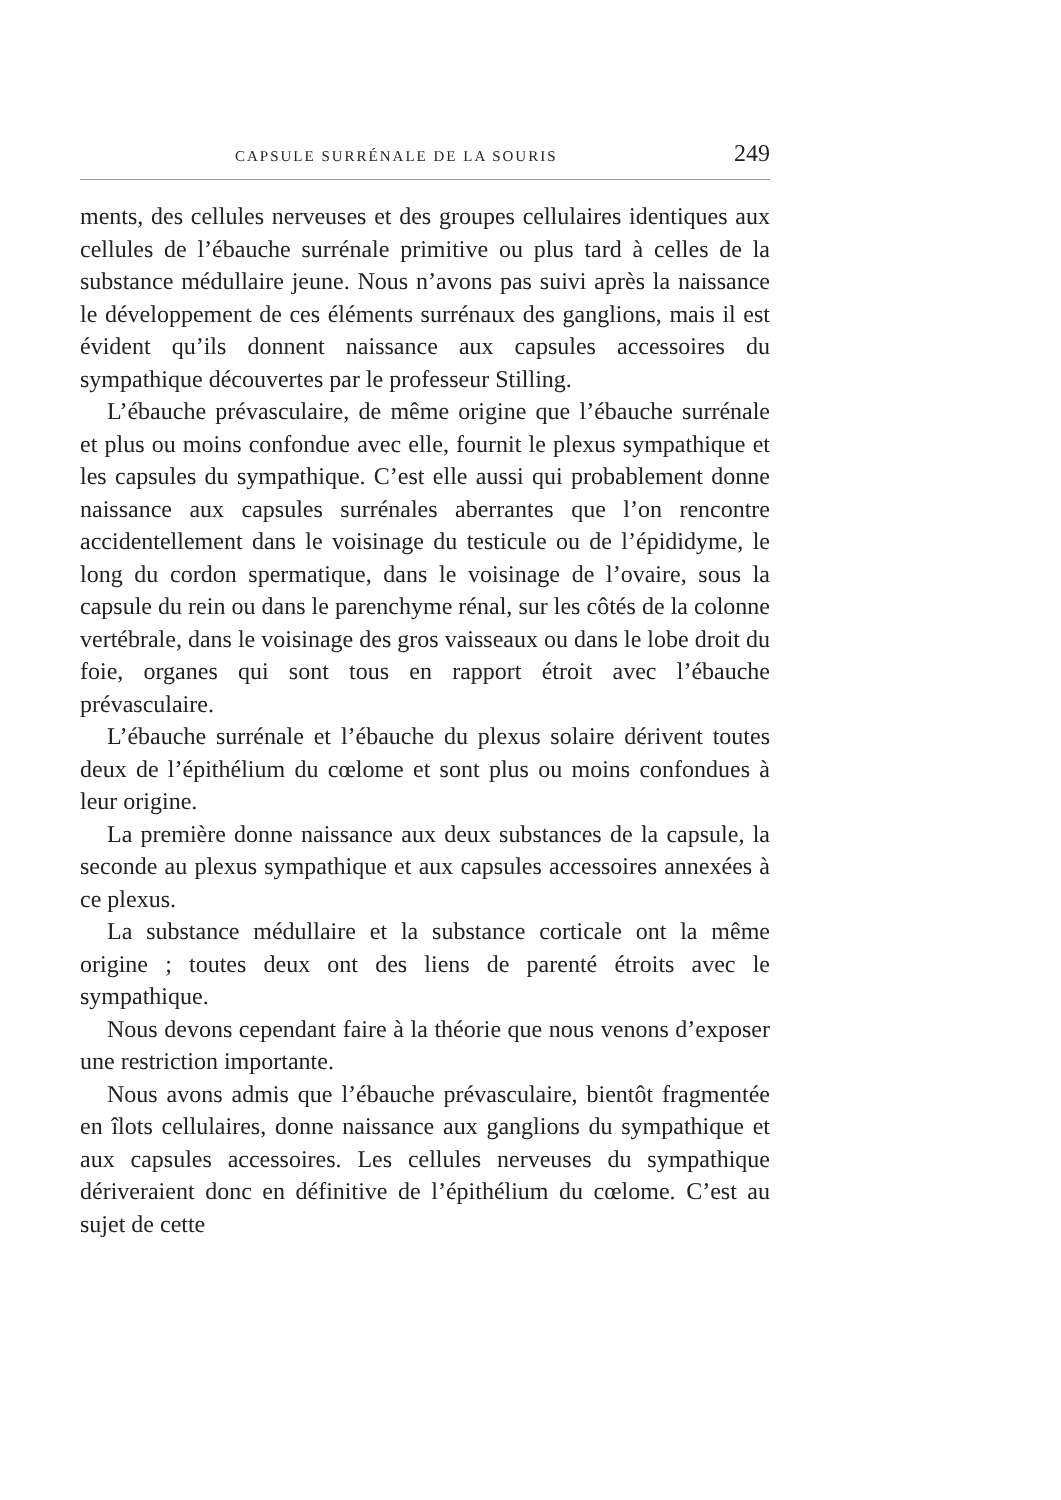CAPSULE SURRÉNALE DE LA SOURIS 249
ments, des cellules nerveuses et des groupes cellulaires identiques aux cellules de l’ébauche surrénale primitive ou plus tard à celles de la substance médullaire jeune. Nous n’avons pas suivi après la naissance le développement de ces éléments surrénaux des ganglions, mais il est évident qu’ils donnent naissance aux capsules accessoires du sympathique découvertes par le professeur Stilling.
L’ébauche prévasculaire, de même origine que l’ébauche surrénale et plus ou moins confondue avec elle, fournit le plexus sympathique et les capsules du sympathique. C’est elle aussi qui probablement donne naissance aux capsules surrénales aberrantes que l’on rencontre accidentellement dans le voisinage du testicule ou de l’épididyme, le long du cordon spermatique, dans le voisinage de l’ovaire, sous la capsule du rein ou dans le parenchyme rénal, sur les côtés de la colonne vertébrale, dans le voisinage des gros vaisseaux ou dans le lobe droit du foie, organes qui sont tous en rapport étroit avec l’ébauche prévasculaire.
L’ébauche surrénale et l’ébauche du plexus solaire dérivent toutes deux de l’épithélium du cœlome et sont plus ou moins confondues à leur origine.
La première donne naissance aux deux substances de la capsule, la seconde au plexus sympathique et aux capsules accessoires annexées à ce plexus.
La substance médullaire et la substance corticale ont la même origine ; toutes deux ont des liens de parenté étroits avec le sympathique.
Nous devons cependant faire à la théorie que nous venons d’exposer une restriction importante.
Nous avons admis que l’ébauche prévasculaire, bientôt fragmentée en îlots cellulaires, donne naissance aux ganglions du sympathique et aux capsules accessoires. Les cellules nerveuses du sympathique dériveraient donc en définitive de l’épithélium du cœlome. C’est au sujet de cette